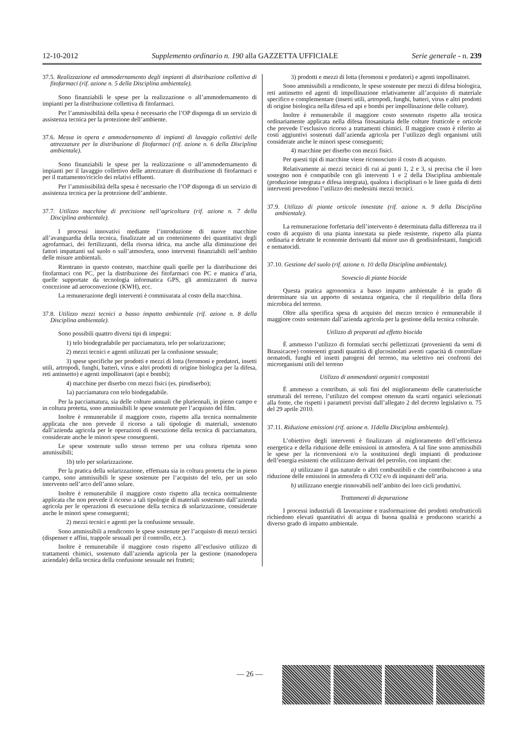12-10-2012 Supplemento ordinario n. 190 alla GAZZETTA UFFICIALE Serie generale - n. 239
37.5. Realizzazione ed ammodernamento degli impianti di distribuzione collettiva di fitofarmaci (rif. azione n. 5 della Disciplina ambientale).
Sono finanziabili le spese per la realizzazione o all’ammodernamento di impianti per la distribuzione collettiva di fitofarmaci.
Per l’ammissibilità della spesa è necessario che l’OP disponga di un servizio di assistenza tecnica per la protezione dell’ambiente.
37.6. Messa in opera e ammodernamento di impianti di lavaggio collettivi delle attrezzature per la distribuzione di fitofarmaci (rif. azione n. 6 della Disciplina ambientale).
Sono finanziabili le spese per la realizzazione o all’ammodernamento di impianti per il lavaggio collettivo delle attrezzature di distribuzione di fitofarmaci e per il trattamento/riciclo dei relativi effluenti.
Per l’ammissibilità della spesa è necessario che l’OP disponga di un servizio di assistenza tecnica per la protezione dell’ambiente.
37.7. Utilizzo macchine di precisione nell’agricoltura (rif. azione n. 7 della Disciplina ambientale).
I processi innovativi mediante l’introduzione di nuove macchine all’avanguardia della tecnica, finalizzate ad un contenimento dei quantitativi degli agrofarmaci, dei fertilizzanti, della risorsa idrica, ma anche alla diminuzione dei fattori impattanti sul suolo o sull’atmosfera, sono interventi finanziabili nell’ambito delle misure ambientali.
Rientrano in questo contesto, macchine quali quelle per la distribuzione dei fitofarmaci con PC, per la distribuzione dei fitofarmaci con PC e manica d’aria, quelle supportate da tecnologia informatica GPS, gli atomizzatori di nuova concezione ad aeroconvezione (KWH), ecc.
La remunerazione degli interventi è commisurata al costo della macchina.
37.8. Utilizzo mezzi tecnici a basso impatto ambientale (rif. azione n. 8 della Disciplina ambientale).
Sono possibili quattro diversi tipi di impegni:
1) telo biodegradabile per pacciamatura, telo per solarizzazione;
2) mezzi tecnici e agenti utilizzati per la confusione sessuale;
3) spese specifiche per prodotti e mezzi di lotta (feromoni e predatori, insetti utili, artropodi, funghi, batteri, virus e altri prodotti di origine biologica per la difesa, reti antinsetto) e agenti impollinatori (api e bombi);
4) macchine per diserbo con mezzi fisici (es. pirodiserbo);
1a) pacciamatura con telo biodegadabile.
Per la pacciamatura, sia delle colture annuali che pluriennali, in pieno campo e in coltura protetta, sono ammissibili le spese sostenute per l’acquisto del film.
Inoltre è remunerabile il maggiore costo, rispetto alla tecnica normalmente applicata che non prevede il ricorso a tali tipologie di materiali, sostenuto dall’azienda agricola per le operazioni di esecuzione della tecnica di pacciamatura, considerate anche le minori spese conseguenti.
Le spese sostenute sullo stesso terreno per una coltura ripetuta sono ammissibili;
1b) telo per solarizzazione.
Per la pratica della solarizzazione, effettuata sia in coltura protetta che in pieno campo, sono ammissibili le spese sostenute per l’acquisto del telo, per un solo intervento nell’arco dell’anno solare.
Inoltre è remunerabile il maggiore costo rispetto alla tecnica normalmente applicata che non prevede il ricorso a tali tipologie di materiali sostenuto dall’azienda agricola per le operazioni di esecuzione della tecnica di solarizzazione, considerate anche le minori spese conseguenti;
2) mezzi tecnici e agenti per la confusione sessuale.
Sono ammissibili a rendiconto le spese sostenute per l’acquisto di mezzi tecnici (dispenser e affini, trappole sessuali per il controllo, ecc.).
Inoltre è remunerabile il maggiore costo rispetto all’esclusivo utilizzo di trattamenti chimici, sostenuto dall’azienda agricola per la gestione (manodopera aziendale) della tecnica della confusione sessuale nei frutteti;
3) prodotti e mezzi di lotta (feromoni e predatori) e agenti impollinatori.
Sono ammissibili a rendiconto, le spese sostenute per mezzi di difesa biologica, reti antinsetto ed agenti di impollinazione relativamente all’acquisto di materiale specifico e complementare (insetti utili, artropodi, funghi, batteri, virus e altri prodotti di origine biologica nella difesa ed api e bombi per impollinazione delle colture).
Inoltre è remunerabile il maggiore costo sostenuto rispetto alla tecnica ordinariamente applicata nella difesa fitosanitaria delle colture frutticole e orticole che prevede l’esclusivo ricorso a trattamenti chimici. Il maggiore costo è riferito ai costi aggiuntivi sostenuti dall’azienda agricola per l’utilizzo degli organismi utili considerate anche le minori spese conseguenti;
4) macchine per diserbo con mezzi fisici.
Per questi tipi di macchine viene riconosciuto il costo di acquisto.
Relativamente ai mezzi tecnici di cui ai punti 1, 2 e 3, si precisa che il loro sostegno non è compatibile con gli interventi 1 e 2 della Disciplina ambientale (produzione integrata e difesa integrata), qualora i disciplinari o le linee guida di detti interventi prevedono l’utilizzo dei medesimi mezzi tecnici.
37.9. Utilizzo di piante orticole innestate (rif. azione n. 9 della Disciplina ambientale).
La remunerazione forfettaria dell’intervento è determinata dalla differenza tra il costo di acquisto di una pianta innestata su piede resistente, rispetto alla pianta ordinaria e detratte le economie derivanti dal minor uso di geodisinfestanti, fungicidi e nematocidi.
37.10. Gestione del suolo (rif. azione n. 10 della Disciplina ambientale).
Sovescio di piante biocide
Questa pratica agronomica a basso impatto ambientale è in grado di determinare sia un apporto di sostanza organica, che il riequilibrio della flora microbica del terreno.
Oltre alla specifica spesa di acquisto del mezzo tecnico è remunerabile il maggiore costo sostenuto dall’azienda agricola per la gestione della tecnica colturale.
Utilizzo di preparati ad effetto biocida
È ammesso l’utilizzo di formulati secchi pellettizzati (provenienti da semi di Brassicacee) contenenti grandi quantità di glucosinolati aventi capacità di controllare nematodi, funghi ed insetti patogeni del terreno, ma selettivo nei confronti dei microrganismi utili del terreno
Utilizzo di ammendanti organici compostati
È ammesso a contributo, ai soli fini del miglioramento delle caratteristiche strutturali del terreno, l’utilizzo del compost ottenuto da scarti organici selezionati alla fonte, che rispetti i parametri previsti dall’allegato 2 del decreto legislativo n. 75 del 29 aprile 2010.
37.11. Riduzione emissioni (rif. azione n. 11della Disciplina ambientale).
L’obiettivo degli interventi è finalizzato al miglioramento dell’efficienza energetica e della riduzione delle emissioni in atmosfera. A tal fine sono ammissibili le spese per la riconversioni e/o la sostituzioni degli impianti di produzione dell’energia esistenti che utilizzano derivati del petrolio, con impianti che:
a) utilizzano il gas naturale o altri combustibili e che contribuiscono a una riduzione delle emissioni in atmosfera di CO2 e/o di inquinanti dell’aria.
b) utilizzano energie rinnovabili nell’ambito dei loro cicli produttivi.
Trattamenti di depurazione
I processi industriali di lavorazione e trasformazione dei prodotti ortofrutticoli richiedono elevati quantitativi di acqua di buona qualità e producono scarichi a diverso grado di impatto ambientale.
— 26 —